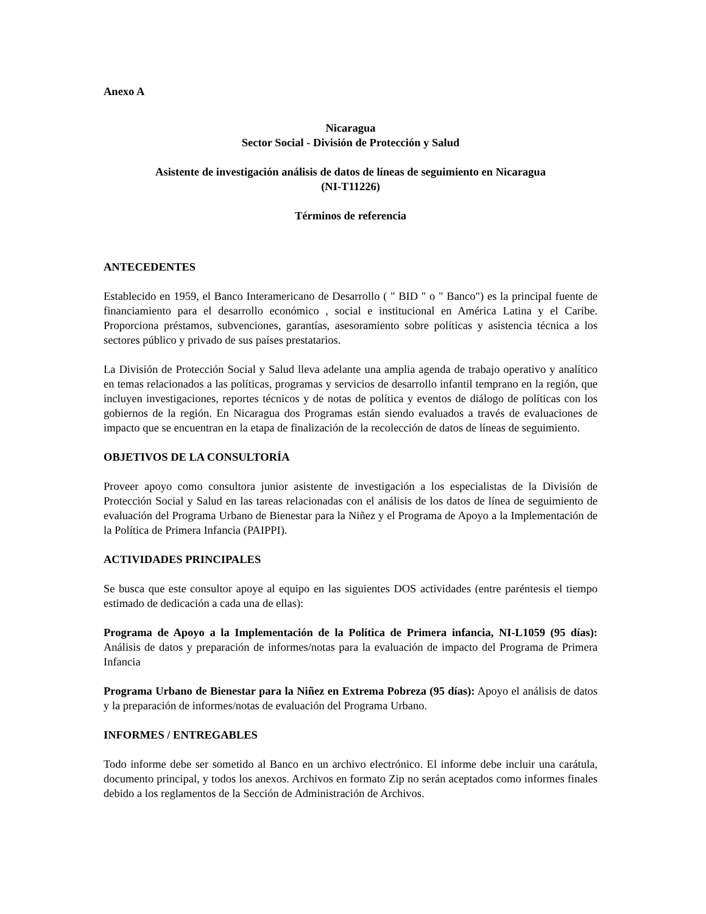Anexo A
Nicaragua
Sector Social - División de Protección y Salud
Asistente de investigación análisis de datos de líneas de seguimiento en Nicaragua
(NI-T11226)
Términos de referencia
ANTECEDENTES
Establecido en 1959, el Banco Interamericano de Desarrollo ( " BID " o " Banco") es la principal fuente de financiamiento para el desarrollo económico , social e institucional en América Latina y el Caribe. Proporciona préstamos, subvenciones, garantías, asesoramiento sobre políticas y asistencia técnica a los sectores público y privado de sus países prestatarios.
La División de Protección Social y Salud lleva adelante una amplia agenda de trabajo operativo y analítico en temas relacionados a las políticas, programas y servicios de desarrollo infantil temprano en la región, que incluyen investigaciones, reportes técnicos y de notas de política y eventos de diálogo de políticas con los gobiernos de la región. En Nicaragua dos Programas están siendo evaluados a través de evaluaciones de impacto que se encuentran en la etapa de finalización de la recolección de datos de líneas de seguimiento.
OBJETIVOS DE LA CONSULTORÍA
Proveer apoyo como consultora junior asistente de investigación a los especialistas de la División de Protección Social y Salud en las tareas relacionadas con el análisis de los datos de línea de seguimiento de evaluación del Programa Urbano de Bienestar para la Niñez y el Programa de Apoyo a la Implementación de la Política de Primera Infancia (PAIPPI).
ACTIVIDADES PRINCIPALES
Se busca que este consultor apoye al equipo en las siguientes DOS actividades (entre paréntesis el tiempo estimado de dedicación a cada una de ellas):
Programa de Apoyo a la Implementación de la Política de Primera infancia, NI-L1059 (95 días): Análisis de datos y preparación de informes/notas para la evaluación de impacto del Programa de Primera Infancia
Programa Urbano de Bienestar para la Niñez en Extrema Pobreza (95 días): Apoyo el análisis de datos y la preparación de informes/notas de evaluación del Programa Urbano.
INFORMES / ENTREGABLES
Todo informe debe ser sometido al Banco en un archivo electrónico. El informe debe incluir una carátula, documento principal, y todos los anexos. Archivos en formato Zip no serán aceptados como informes finales debido a los reglamentos de la Sección de Administración de Archivos.